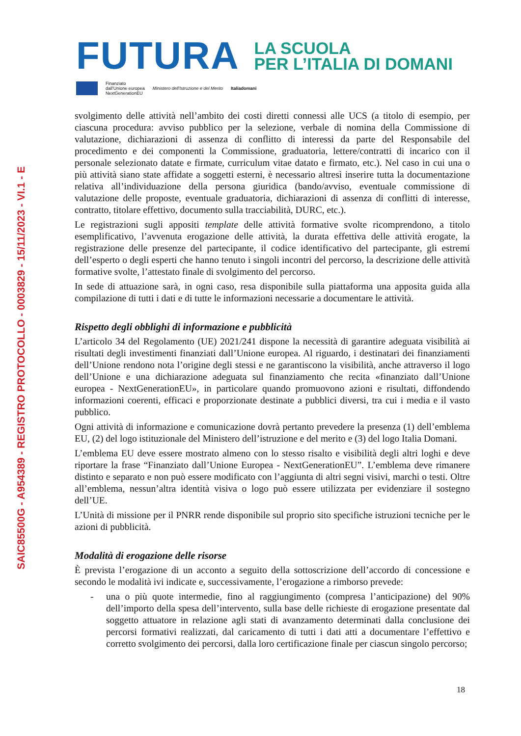SAIC85500G - A954389 - REGISTRO PROTOCOLLO - 0003829 - 15/11/2023 - VI.1 - E
FUTURA
LA SCUOLA
PER L’ITALIA DI DOMANI
Finanziato
dall'Unione europea
NextGenerationEU
Ministero dell'Istruzione e del Merito
Italiadomani
svolgimento delle attività nell’ambito dei costi diretti connessi alle UCS (a titolo di esempio, per ciascuna procedura: avviso pubblico per la selezione, verbale di nomina della Commissione di valutazione, dichiarazioni di assenza di conflitto di interessi da parte del Responsabile del procedimento e dei componenti la Commissione, graduatoria, lettere/contratti di incarico con il personale selezionato datate e firmate, curriculum vitae datato e firmato, etc.). Nel caso in cui una o più attività siano state affidate a soggetti esterni, è necessario altresì inserire tutta la documentazione relativa all’individuazione della persona giuridica (bando/avviso, eventuale commissione di valutazione delle proposte, eventuale graduatoria, dichiarazioni di assenza di conflitti di interesse, contratto, titolare effettivo, documento sulla tracciabilità, DURC, etc.).
Le registrazioni sugli appositi template delle attività formative svolte ricomprendono, a titolo esemplificativo, l’avvenuta erogazione delle attività, la durata effettiva delle attività erogate, la registrazione delle presenze del partecipante, il codice identificativo del partecipante, gli estremi dell’esperto o degli esperti che hanno tenuto i singoli incontri del percorso, la descrizione delle attività formative svolte, l’attestato finale di svolgimento del percorso.
In sede di attuazione sarà, in ogni caso, resa disponibile sulla piattaforma una apposita guida alla compilazione di tutti i dati e di tutte le informazioni necessarie a documentare le attività.
Rispetto degli obblighi di informazione e pubblicità
L’articolo 34 del Regolamento (UE) 2021/241 dispone la necessità di garantire adeguata visibilità ai risultati degli investimenti finanziati dall’Unione europea. Al riguardo, i destinatari dei finanziamenti dell’Unione rendono nota l’origine degli stessi e ne garantiscono la visibilità, anche attraverso il logo dell’Unione e una dichiarazione adeguata sul finanziamento che recita «finanziato dall’Unione europea - NextGenerationEU», in particolare quando promuovono azioni e risultati, diffondendo informazioni coerenti, efficaci e proporzionate destinate a pubblici diversi, tra cui i media e il vasto pubblico.
Ogni attività di informazione e comunicazione dovrà pertanto prevedere la presenza (1) dell’emblema EU, (2) del logo istituzionale del Ministero dell’istruzione e del merito e (3) del logo Italia Domani.
L’emblema EU deve essere mostrato almeno con lo stesso risalto e visibilità degli altri loghi e deve riportare la frase “Finanziato dall’Unione Europea - NextGenerationEU”. L’emblema deve rimanere distinto e separato e non può essere modificato con l’aggiunta di altri segni visivi, marchi o testi. Oltre all’emblema, nessun’altra identità visiva o logo può essere utilizzata per evidenziare il sostegno dell’UE.
L’Unità di missione per il PNRR rende disponibile sul proprio sito specifiche istruzioni tecniche per le azioni di pubblicità.
Modalità di erogazione delle risorse
È prevista l’erogazione di un acconto a seguito della sottoscrizione dell’accordo di concessione e secondo le modalità ivi indicate e, successivamente, l’erogazione a rimborso prevede:
- una o più quote intermedie, fino al raggiungimento (compresa l’anticipazione) del 90% dell’importo della spesa dell’intervento, sulla base delle richieste di erogazione presentate dal soggetto attuatore in relazione agli stati di avanzamento determinati dalla conclusione dei percorsi formativi realizzati, dal caricamento di tutti i dati atti a documentare l’effettivo e corretto svolgimento dei percorsi, dalla loro certificazione finale per ciascun singolo percorso;
18